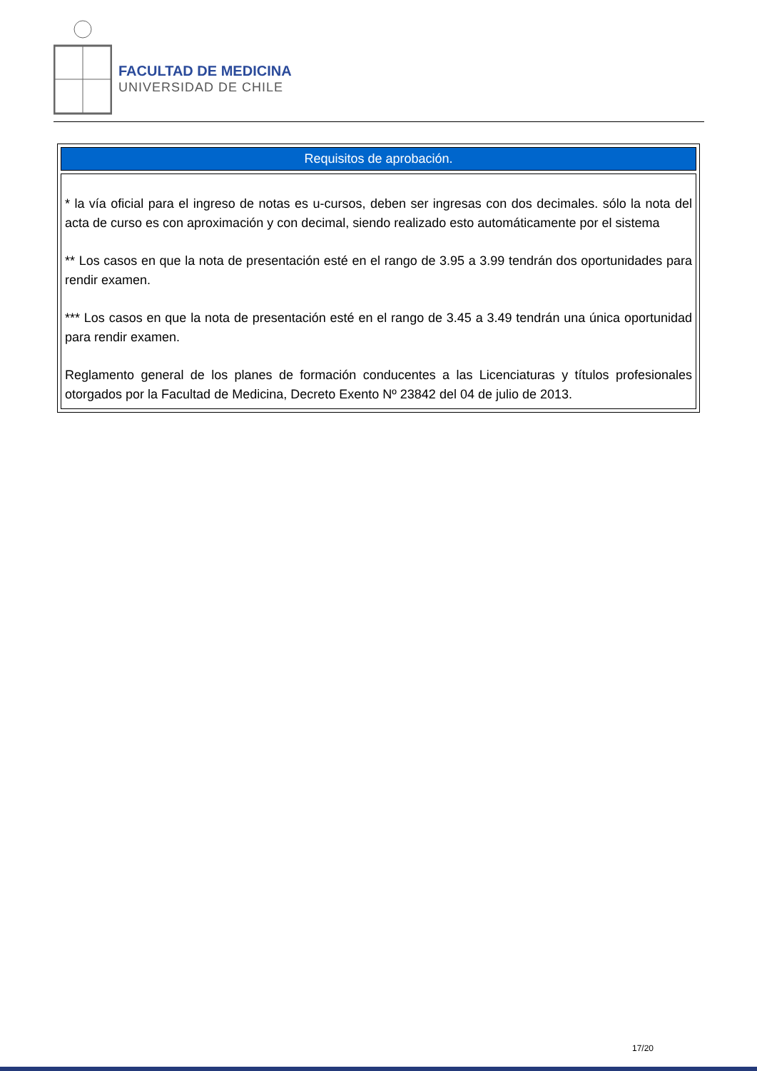FACULTAD DE MEDICINA
UNIVERSIDAD DE CHILE
| Requisitos de aprobación. |
| * la vía oficial para el ingreso de notas es u-cursos, deben ser ingresas con dos decimales. sólo la nota del acta de curso es con aproximación y con decimal, siendo realizado esto automáticamente por el sistema ** Los casos en que la nota de presentación esté en el rango de 3.95 a 3.99 tendrán dos oportunidades para rendir examen. *** Los casos en que la nota de presentación esté en el rango de 3.45 a 3.49 tendrán una única oportunidad para rendir examen. Reglamento general de los planes de formación conducentes a las Licenciaturas y títulos profesionales otorgados por la Facultad de Medicina, Decreto Exento Nº 23842 del 04 de julio de 2013. |
17/20